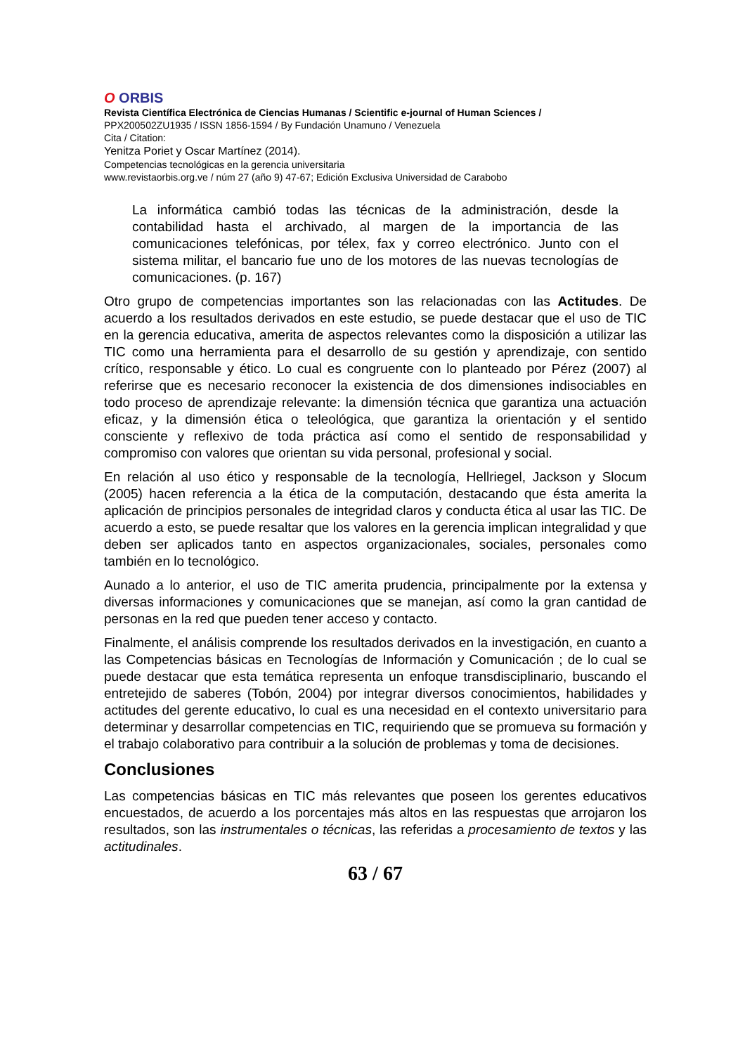O ORBIS
Revista Científica Electrónica de Ciencias Humanas / Scientific e-journal of Human Sciences /
PPX200502ZU1935 / ISSN 1856-1594 / By Fundación Unamuno / Venezuela
Cita / Citation:
Yenitza Poriet y Oscar Martínez (2014).
Competencias tecnológicas en la gerencia universitaria
www.revistaorbis.org.ve / núm 27 (año 9) 47-67; Edición Exclusiva Universidad de Carabobo
La informática cambió todas las técnicas de la administración, desde la contabilidad hasta el archivado, al margen de la importancia de las comunicaciones telefónicas, por télex, fax y correo electrónico. Junto con el sistema militar, el bancario fue uno de los motores de las nuevas tecnologías de comunicaciones. (p. 167)
Otro grupo de competencias importantes son las relacionadas con las Actitudes. De acuerdo a los resultados derivados en este estudio, se puede destacar que el uso de TIC en la gerencia educativa, amerita de aspectos relevantes como la disposición a utilizar las TIC como una herramienta para el desarrollo de su gestión y aprendizaje, con sentido crítico, responsable y ético. Lo cual es congruente con lo planteado por Pérez (2007) al referirse que es necesario reconocer la existencia de dos dimensiones indisociables en todo proceso de aprendizaje relevante: la dimensión técnica que garantiza una actuación eficaz, y la dimensión ética o teleológica, que garantiza la orientación y el sentido consciente y reflexivo de toda práctica así como el sentido de responsabilidad y compromiso con valores que orientan su vida personal, profesional y social.
En relación al uso ético y responsable de la tecnología, Hellriegel, Jackson y Slocum (2005) hacen referencia a la ética de la computación, destacando que ésta amerita la aplicación de principios personales de integridad claros y conducta ética al usar las TIC. De acuerdo a esto, se puede resaltar que los valores en la gerencia implican integralidad y que deben ser aplicados tanto en aspectos organizacionales, sociales, personales como también en lo tecnológico.
Aunado a lo anterior, el uso de TIC amerita prudencia, principalmente por la extensa y diversas informaciones y comunicaciones que se manejan, así como la gran cantidad de personas en la red que pueden tener acceso y contacto.
Finalmente, el análisis comprende los resultados derivados en la investigación, en cuanto a las Competencias básicas en Tecnologías de Información y Comunicación ; de lo cual se puede destacar que esta temática representa un enfoque transdisciplinario, buscando el entretejido de saberes (Tobón, 2004) por integrar diversos conocimientos, habilidades y actitudes del gerente educativo, lo cual es una necesidad en el contexto universitario para determinar y desarrollar competencias en TIC, requiriendo que se promueva su formación y el trabajo colaborativo para contribuir a la solución de problemas y toma de decisiones.
Conclusiones
Las competencias básicas en TIC más relevantes que poseen los gerentes educativos encuestados, de acuerdo a los porcentajes más altos en las respuestas que arrojaron los resultados, son las instrumentales o técnicas, las referidas a procesamiento de textos y las actitudinales.
63 / 67